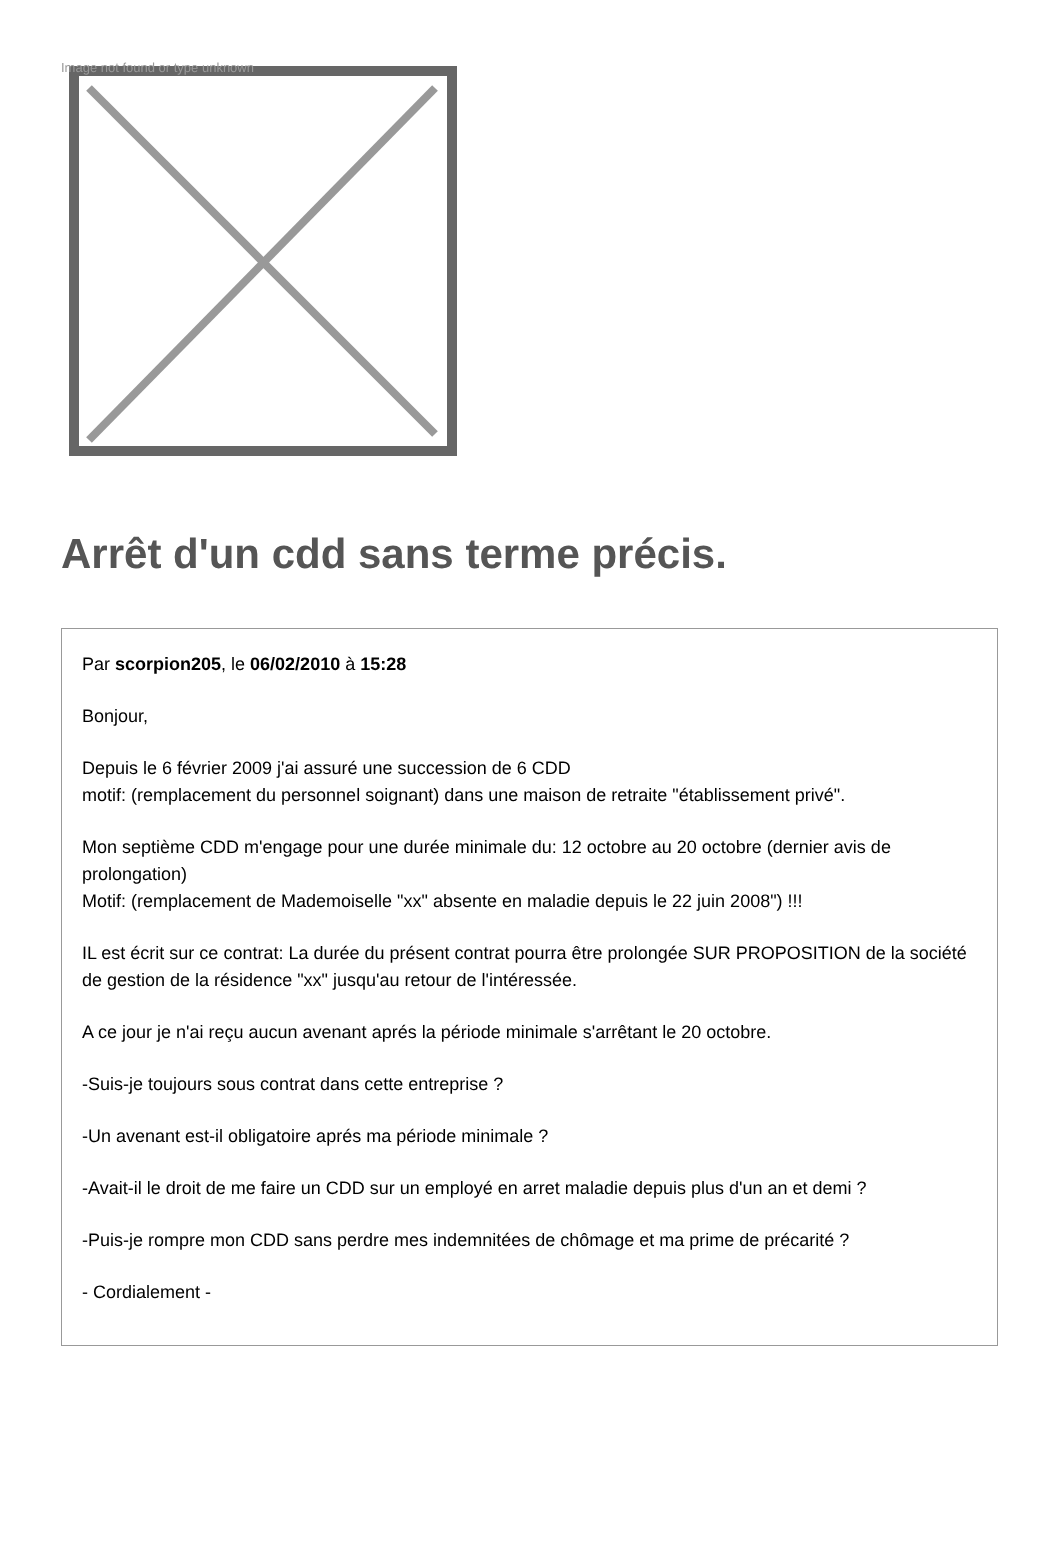Image not found or type unknown
Arrêt d'un cdd sans terme précis.
Par scorpion205, le 06/02/2010 à 15:28
Bonjour,
Depuis le 6 février 2009 j'ai assuré une succession de 6 CDD
motif: (remplacement du personnel soignant) dans une maison de retraite "établissement privé".
Mon septième CDD m'engage pour une durée minimale du: 12 octobre au 20 octobre (dernier avis de prolongation)
Motif: (remplacement de Mademoiselle "xx" absente en maladie depuis le 22 juin 2008") !!!
IL est écrit sur ce contrat: La durée du présent contrat pourra être prolongée SUR PROPOSITION de la société de gestion de la résidence "xx" jusqu'au retour de l'intéressée.
A ce jour je n'ai reçu aucun avenant aprés la période minimale s'arrêtant le 20 octobre.
-Suis-je toujours sous contrat dans cette entreprise ?
-Un avenant est-il obligatoire aprés ma période minimale ?
-Avait-il le droit de me faire un CDD sur un employé en arret maladie depuis plus d'un an et demi ?
-Puis-je rompre mon CDD sans perdre mes indemnitées de chômage et ma prime de précarité ?
- Cordialement -